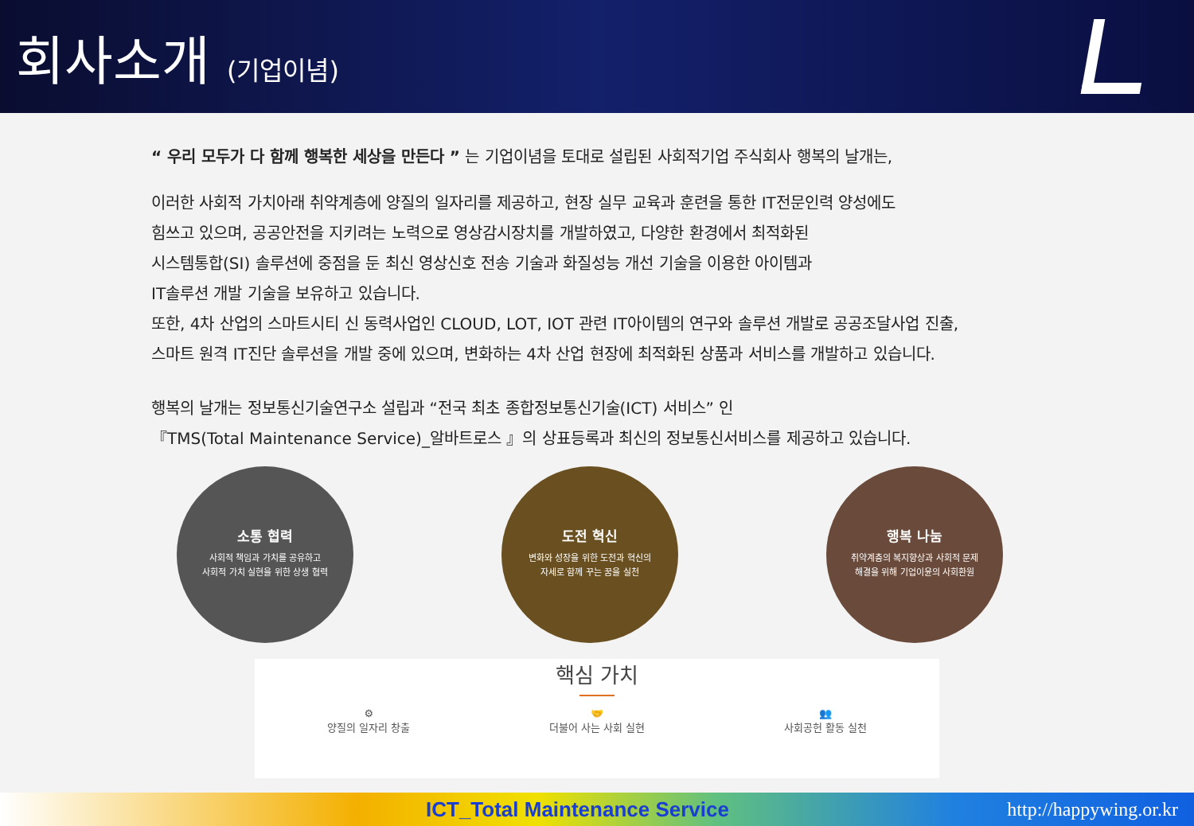회사소개 (기업이념)
“ 우리 모두가 다 함께 행복한 세상을 만든다 ” 는 기업이념을 토대로 설립된 사회적기업 주식회사 행복의 날개는,
이러한 사회적 가치아래 취약계층에 양질의 일자리를 제공하고, 현장 실무 교육과 훈련을 통한 IT전문인력 양성에도
힘쓰고 있으며, 공공안전을 지키려는 노력으로 영상감시장치를 개발하였고, 다양한 환경에서 최적화된
시스템통합(SI) 솔루션에 중점을 둔 최신 영상신호 전송 기술과 화질성능 개선 기술을 이용한 아이템과
IT솔루션 개발 기술을 보유하고 있습니다.
또한, 4차 산업의 스마트시티 신 동력사업인 CLOUD, LOT, IOT 관련 IT아이템의 연구와 솔루션 개발로 공공조달사업 진출,
스마트 원격 IT진단 솔루션을 개발 중에 있으며, 변화하는 4차 산업 현장에 최적화된 상품과 서비스를 개발하고 있습니다.
행복의 날개는 정보통신기술연구소 설립과 “전국 최초 종합정보통신기술(ICT) 서비스” 인
『TMS(Total Maintenance Service)_알바트로스 』의 상표등록과 최신의 정보통신서비스를 제공하고 있습니다.
소통 협력
사회적 책임과 가치를 공유하고
사회적 가치 실현을 위한 상생 협력
도전 혁신
변화와 성장을 위한 도전과 혁신의
자세로 함께 꾸는 꿈을 실천
행복 나눔
취약계층의 복지향상과 사회적 문제
해결을 위해 기업이윤의 사회환원
핵심 가치
⚙
양질의 일자리 창출
🤝
더불어 사는 사회 실현
👥
사회공헌 활동 실천
ICT_Total Maintenance Service http://happywing.or.kr